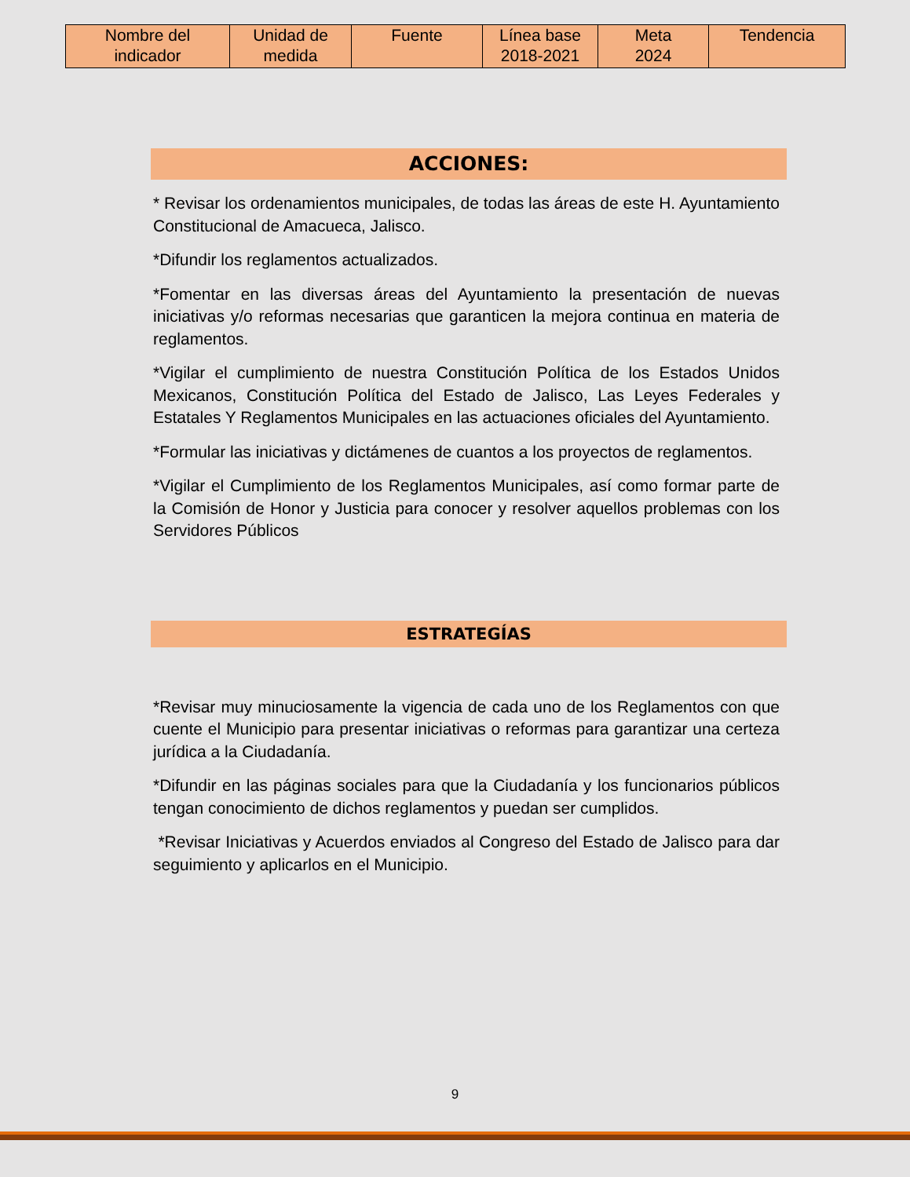| Nombre del indicador | Unidad de medida | Fuente | Línea base 2018-2021 | Meta 2024 | Tendencia |
| --- | --- | --- | --- | --- | --- |
ACCIONES:
* Revisar los ordenamientos municipales, de todas las áreas de este H. Ayuntamiento Constitucional de Amacueca, Jalisco.
*Difundir los reglamentos actualizados.
*Fomentar en las diversas áreas del Ayuntamiento la presentación de nuevas iniciativas y/o reformas necesarias que garanticen la mejora continua en materia de reglamentos.
*Vigilar el cumplimiento de nuestra Constitución Política de los Estados Unidos Mexicanos, Constitución Política del Estado de Jalisco, Las Leyes Federales y Estatales Y Reglamentos Municipales en las actuaciones oficiales del Ayuntamiento.
*Formular las iniciativas y dictámenes de cuantos a los proyectos de reglamentos.
*Vigilar el Cumplimiento de los Reglamentos Municipales, así como formar parte de la Comisión de Honor y Justicia para conocer y resolver aquellos problemas con los Servidores Públicos
ESTRATEGÍAS
*Revisar muy minuciosamente la vigencia de cada uno de los Reglamentos con que cuente el Municipio para presentar iniciativas o reformas para garantizar una certeza jurídica a la Ciudadanía.
*Difundir en las páginas sociales para que la Ciudadanía y los funcionarios públicos tengan conocimiento de dichos reglamentos y puedan ser cumplidos.
*Revisar Iniciativas y Acuerdos enviados al Congreso del Estado de Jalisco para dar seguimiento y aplicarlos en el Municipio.
9